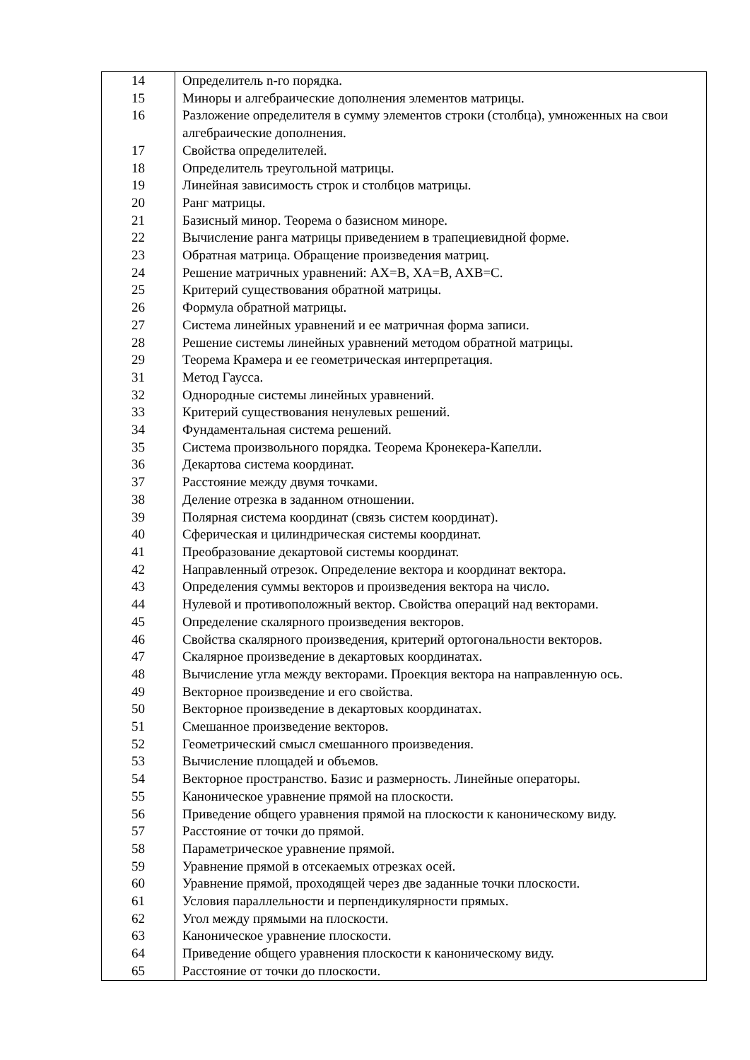| 14 | Определитель n-го порядка. |
| 15 | Миноры и алгебраические дополнения элементов матрицы. |
| 16 | Разложение определителя в сумму элементов строки (столбца), умноженных на свои алгебраические дополнения. |
| 17 | Свойства определителей. |
| 18 | Определитель треугольной матрицы. |
| 19 | Линейная зависимость строк и столбцов матрицы. |
| 20 | Ранг матрицы. |
| 21 | Базисный минор. Теорема о базисном миноре. |
| 22 | Вычисление ранга матрицы приведением в трапециевидной форме. |
| 23 | Обратная матрица. Обращение произведения матриц. |
| 24 | Решение матричных уравнений: AX=B, XA=B, AXB=C. |
| 25 | Критерий существования обратной матрицы. |
| 26 | Формула обратной матрицы. |
| 27 | Система линейных уравнений и ее матричная форма записи. |
| 28 | Решение системы линейных уравнений методом обратной матрицы. |
| 29 | Теорема Крамера и ее геометрическая интерпретация. |
| 31 | Метод Гаусса. |
| 32 | Однородные системы линейных уравнений. |
| 33 | Критерий существования ненулевых решений. |
| 34 | Фундаментальная система решений. |
| 35 | Система произвольного порядка. Теорема Кронекера-Капелли. |
| 36 | Декартова система координат. |
| 37 | Расстояние между двумя точками. |
| 38 | Деление отрезка в заданном отношении. |
| 39 | Полярная система координат (связь систем координат). |
| 40 | Сферическая и цилиндрическая системы координат. |
| 41 | Преобразование декартовой системы координат. |
| 42 | Направленный отрезок. Определение вектора и координат вектора. |
| 43 | Определения суммы векторов и произведения вектора на число. |
| 44 | Нулевой и противоположный вектор. Свойства операций над векторами. |
| 45 | Определение скалярного произведения векторов. |
| 46 | Свойства скалярного произведения, критерий ортогональности векторов. |
| 47 | Скалярное произведение в декартовых координатах. |
| 48 | Вычисление угла между векторами. Проекция вектора на направленную ось. |
| 49 | Векторное произведение и его свойства. |
| 50 | Векторное произведение в декартовых координатах. |
| 51 | Смешанное произведение векторов. |
| 52 | Геометрический смысл смешанного произведения. |
| 53 | Вычисление площадей и объемов. |
| 54 | Векторное пространство. Базис и размерность. Линейные операторы. |
| 55 | Каноническое уравнение прямой на плоскости. |
| 56 | Приведение общего уравнения прямой на плоскости к каноническому виду. |
| 57 | Расстояние от точки до прямой. |
| 58 | Параметрическое уравнение прямой. |
| 59 | Уравнение прямой в отсекаемых отрезках осей. |
| 60 | Уравнение прямой, проходящей через две заданные точки плоскости. |
| 61 | Условия параллельности и перпендикулярности прямых. |
| 62 | Угол между прямыми на плоскости. |
| 63 | Каноническое уравнение плоскости. |
| 64 | Приведение общего уравнения плоскости к каноническому виду. |
| 65 | Расстояние от точки до плоскости. |